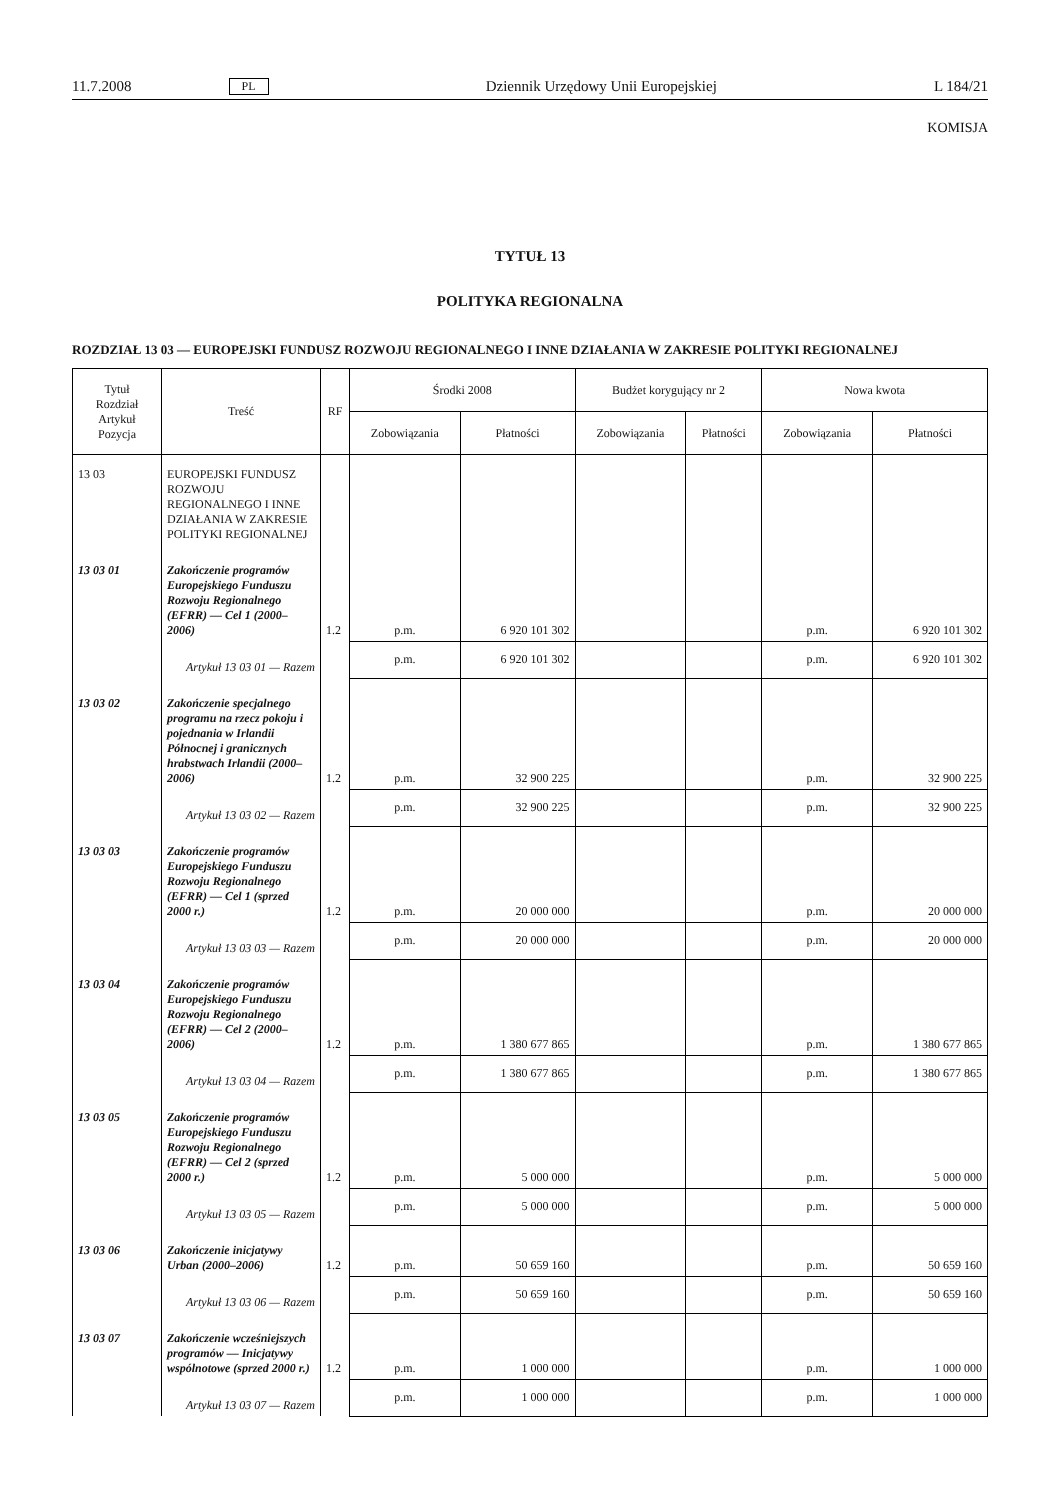11.7.2008 PL Dziennik Urzędowy Unii Europejskiej L 184/21
KOMISJA
TYTUŁ 13
POLITYKA REGIONALNA
ROZDZIAŁ 13 03 — EUROPEJSKI FUNDUSZ ROZWOJU REGIONALNEGO I INNE DZIAŁANIA W ZAKRESIE POLITYKI REGIONALNEJ
| Tytuł Rozdział Artykuł Pozycja | Treść | RF | Środki 2008 | | Budżet korygujący nr 2 | | Nowa kwota | |
| --- | --- | --- | --- | --- | --- | --- | --- | --- |
| | | | Zobowiązania | Płatności | Zobowiązania | Płatności | Zobowiązania | Płatności |
| 13 03 | EUROPEJSKI FUNDUSZ ROZWOJU REGIONALNEGO I INNE DZIAŁANIA W ZAKRESIE POLITYKI REGIONALNEJ | | | | | | | |
| 13 03 01 | Zakończenie programów Europejskiego Funduszu Rozwoju Regionalnego (EFRR) — Cel 1 (2000–2006) | 1.2 | p.m. | 6 920 101 302 | | | p.m. | 6 920 101 302 |
| | Artykuł 13 03 01 — Razem | | p.m. | 6 920 101 302 | | | p.m. | 6 920 101 302 |
| 13 03 02 | Zakończenie specjalnego programu na rzecz pokoju i pojednania w Irlandii Północnej i granicznych hrabstwach Irlandii (2000–2006) | 1.2 | p.m. | 32 900 225 | | | p.m. | 32 900 225 |
| | Artykuł 13 03 02 — Razem | | p.m. | 32 900 225 | | | p.m. | 32 900 225 |
| 13 03 03 | Zakończenie programów Europejskiego Funduszu Rozwoju Regionalnego (EFRR) — Cel 1 (sprzed 2000 r.) | 1.2 | p.m. | 20 000 000 | | | p.m. | 20 000 000 |
| | Artykuł 13 03 03 — Razem | | p.m. | 20 000 000 | | | p.m. | 20 000 000 |
| 13 03 04 | Zakończenie programów Europejskiego Funduszu Rozwoju Regionalnego (EFRR) — Cel 2 (2000–2006) | 1.2 | p.m. | 1 380 677 865 | | | p.m. | 1 380 677 865 |
| | Artykuł 13 03 04 — Razem | | p.m. | 1 380 677 865 | | | p.m. | 1 380 677 865 |
| 13 03 05 | Zakończenie programów Europejskiego Funduszu Rozwoju Regionalnego (EFRR) — Cel 2 (sprzed 2000 r.) | 1.2 | p.m. | 5 000 000 | | | p.m. | 5 000 000 |
| | Artykuł 13 03 05 — Razem | | p.m. | 5 000 000 | | | p.m. | 5 000 000 |
| 13 03 06 | Zakończenie inicjatywy Urban (2000–2006) | 1.2 | p.m. | 50 659 160 | | | p.m. | 50 659 160 |
| | Artykuł 13 03 06 — Razem | | p.m. | 50 659 160 | | | p.m. | 50 659 160 |
| 13 03 07 | Zakończenie wcześniejszych programów — Inicjatywy wspólnotowe (sprzed 2000 r.) | 1.2 | p.m. | 1 000 000 | | | p.m. | 1 000 000 |
| | Artykuł 13 03 07 — Razem | | p.m. | 1 000 000 | | | p.m. | 1 000 000 |